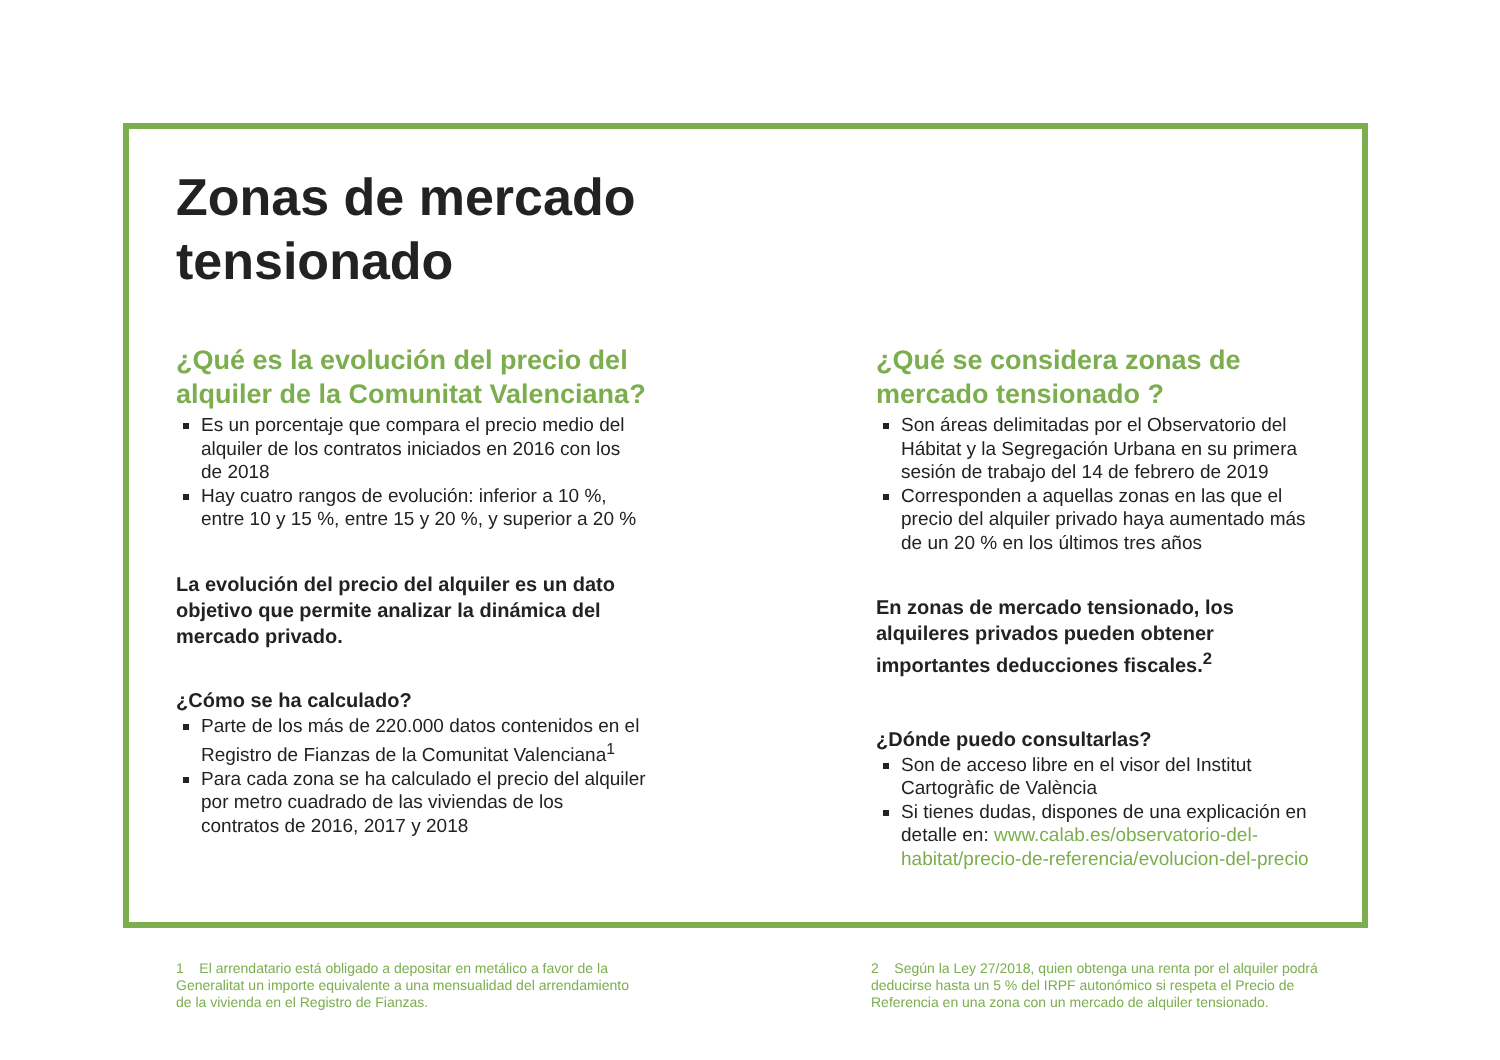Zonas de mercado tensionado
¿Qué es la evolución del precio del alquiler de la Comunitat Valenciana?
Es un porcentaje que compara el precio medio del alquiler de los contratos iniciados en 2016 con los de 2018
Hay cuatro rangos de evolución: inferior a 10 %, entre 10 y 15 %, entre 15 y 20 %, y superior a 20 %
La evolución del precio del alquiler es un dato objetivo que permite analizar la dinámica del mercado privado.
¿Cómo se ha calculado?
Parte de los más de 220.000 datos contenidos en el Registro de Fianzas de la Comunitat Valenciana<sup>1</sup>
Para cada zona se ha calculado el precio del alquiler por metro cuadrado de las viviendas de los contratos de 2016, 2017 y 2018
¿Qué se considera zonas de mercado tensionado ?
Son áreas delimitadas por el Observatorio del Hábitat y la Segregación Urbana en su primera sesión de trabajo del 14 de febrero de 2019
Corresponden a aquellas zonas en las que el precio del alquiler privado haya aumentado más de un 20 % en los últimos tres años
En zonas de mercado tensionado, los alquileres privados pueden obtener importantes deducciones fiscales.<sup>2</sup>
¿Dónde puedo consultarlas?
Son de acceso libre en el visor del Institut Cartogràfic de València
Si tienes dudas, dispones de una explicación en detalle en: www.calab.es/observatorio-del-habitat/precio-de-referencia/evolucion-del-precio
1 El arrendatario está obligado a depositar en metálico a favor de la Generalitat un importe equivalente a una mensualidad del arrendamiento de la vivienda en el Registro de Fianzas.
2 Según la Ley 27/2018, quien obtenga una renta por el alquiler podrá deducirse hasta un 5 % del IRPF autonómico si respeta el Precio de Referencia en una zona con un mercado de alquiler tensionado.